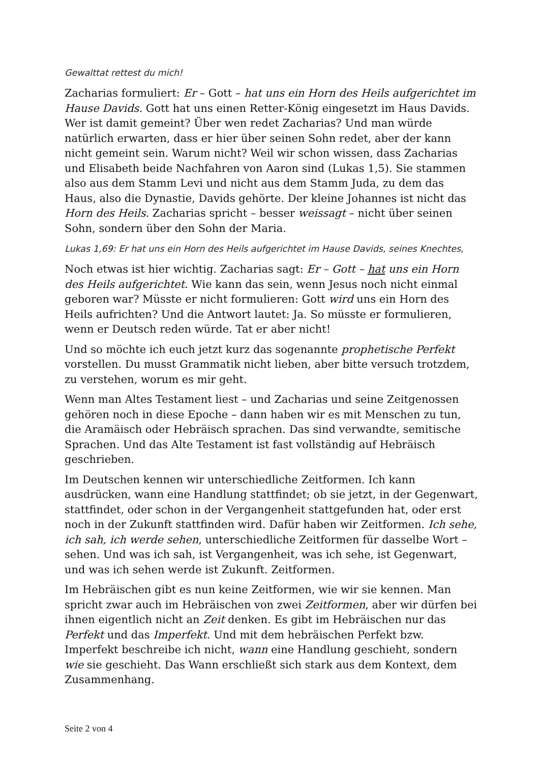Gewalttat rettest du mich!
Zacharias formuliert: Er – Gott – hat uns ein Horn des Heils aufgerichtet im Hause Davids. Gott hat uns einen Retter-König eingesetzt im Haus Davids. Wer ist damit gemeint? Über wen redet Zacharias? Und man würde natürlich erwarten, dass er hier über seinen Sohn redet, aber der kann nicht gemeint sein. Warum nicht? Weil wir schon wissen, dass Zacharias und Elisabeth beide Nachfahren von Aaron sind (Lukas 1,5). Sie stammen also aus dem Stamm Levi und nicht aus dem Stamm Juda, zu dem das Haus, also die Dynastie, Davids gehörte. Der kleine Johannes ist nicht das Horn des Heils. Zacharias spricht – besser weissagt – nicht über seinen Sohn, sondern über den Sohn der Maria.
Lukas 1,69: Er hat uns ein Horn des Heils aufgerichtet im Hause Davids, seines Knechtes,
Noch etwas ist hier wichtig. Zacharias sagt: Er – Gott – hat uns ein Horn des Heils aufgerichtet. Wie kann das sein, wenn Jesus noch nicht einmal geboren war? Müsste er nicht formulieren: Gott wird uns ein Horn des Heils aufrichten? Und die Antwort lautet: Ja. So müsste er formulieren, wenn er Deutsch reden würde. Tat er aber nicht!
Und so möchte ich euch jetzt kurz das sogenannte prophetische Perfekt vorstellen. Du musst Grammatik nicht lieben, aber bitte versuch trotzdem, zu verstehen, worum es mir geht.
Wenn man Altes Testament liest – und Zacharias und seine Zeitgenossen gehören noch in diese Epoche – dann haben wir es mit Menschen zu tun, die Aramäisch oder Hebräisch sprachen. Das sind verwandte, semitische Sprachen. Und das Alte Testament ist fast vollständig auf Hebräisch geschrieben.
Im Deutschen kennen wir unterschiedliche Zeitformen. Ich kann ausdrücken, wann eine Handlung stattfindet; ob sie jetzt, in der Gegenwart, stattfindet, oder schon in der Vergangenheit stattgefunden hat, oder erst noch in der Zukunft stattfinden wird. Dafür haben wir Zeitformen. Ich sehe, ich sah, ich werde sehen, unterschiedliche Zeitformen für dasselbe Wort – sehen. Und was ich sah, ist Vergangenheit, was ich sehe, ist Gegenwart, und was ich sehen werde ist Zukunft. Zeitformen.
Im Hebräischen gibt es nun keine Zeitformen, wie wir sie kennen. Man spricht zwar auch im Hebräischen von zwei Zeitformen, aber wir dürfen bei ihnen eigentlich nicht an Zeit denken. Es gibt im Hebräischen nur das Perfekt und das Imperfekt. Und mit dem hebräischen Perfekt bzw. Imperfekt beschreibe ich nicht, wann eine Handlung geschieht, sondern wie sie geschieht. Das Wann erschließt sich stark aus dem Kontext, dem Zusammenhang.
Seite 2 von 4